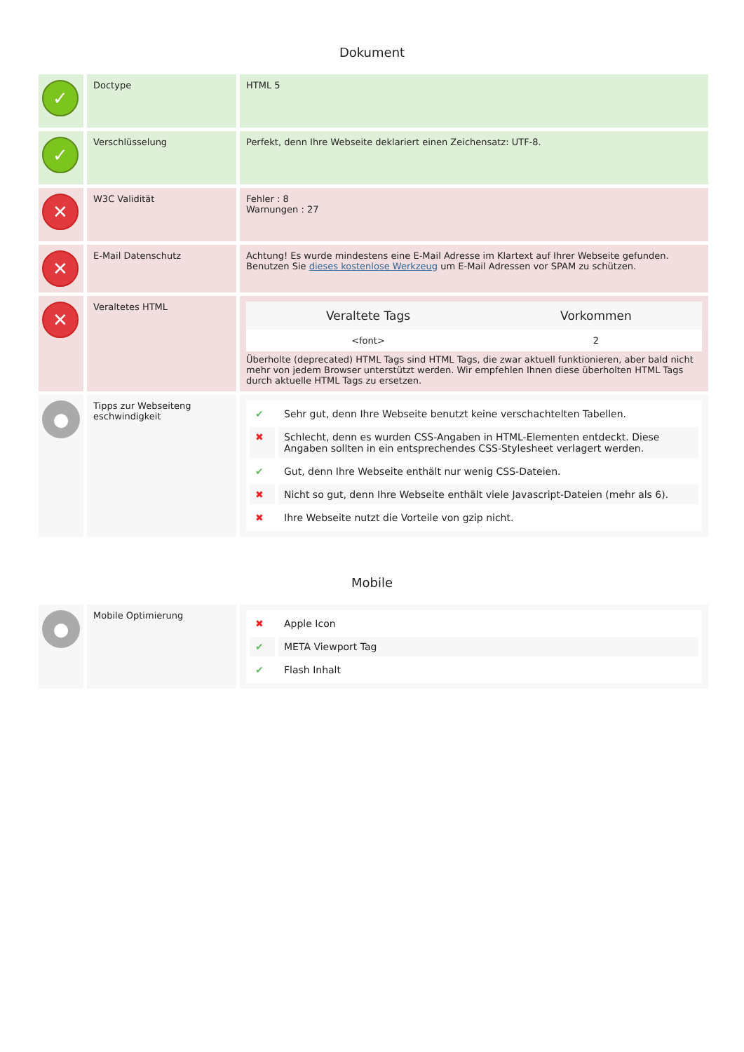Dokument
| ✓ | Doctype | HTML 5 |
| ✓ | Verschlüsselung | Perfekt, denn Ihre Webseite deklariert einen Zeichensatz: UTF-8. |
| ✕ | W3C Validität | Fehler : 8 Warnungen : 27 |
| ✕ | E-Mail Datenschutz | Achtung! Es wurde mindestens eine E-Mail Adresse im Klartext auf Ihrer Webseite gefunden. Benutzen Sie dieses kostenlose Werkzeug um E-Mail Adressen vor SPAM zu schützen. |
| ✕ | Veraltetes HTML | / Veraltete Tags / Vorkommen / / --- / --- / / <font> / 2 / Überholte (deprecated) HTML Tags sind HTML Tags, die zwar aktuell funktionieren, aber bald nicht mehr von jedem Browser unterstützt werden. Wir empfehlen Ihnen diese überholten HTML Tags durch aktuelle HTML Tags zu ersetzen. |
| ● | Tipps zur Webseiteng eschwindigkeit | / ✔ / Sehr gut, denn Ihre Webseite benutzt keine verschachtelten Tabellen. / / ✖ / Schlecht, denn es wurden CSS-Angaben in HTML-Elementen entdeckt. Diese Angaben sollten in ein entsprechendes CSS-Stylesheet verlagert werden. / / ✔ / Gut, denn Ihre Webseite enthält nur wenig CSS-Dateien. / / ✖ / Nicht so gut, denn Ihre Webseite enthält viele Javascript-Dateien (mehr als 6). / / ✖ / Ihre Webseite nutzt die Vorteile von gzip nicht. / |
Mobile
| ● | Mobile Optimierung | / ✖ / Apple Icon / / ✔ / META Viewport Tag / / ✔ / Flash Inhalt / |